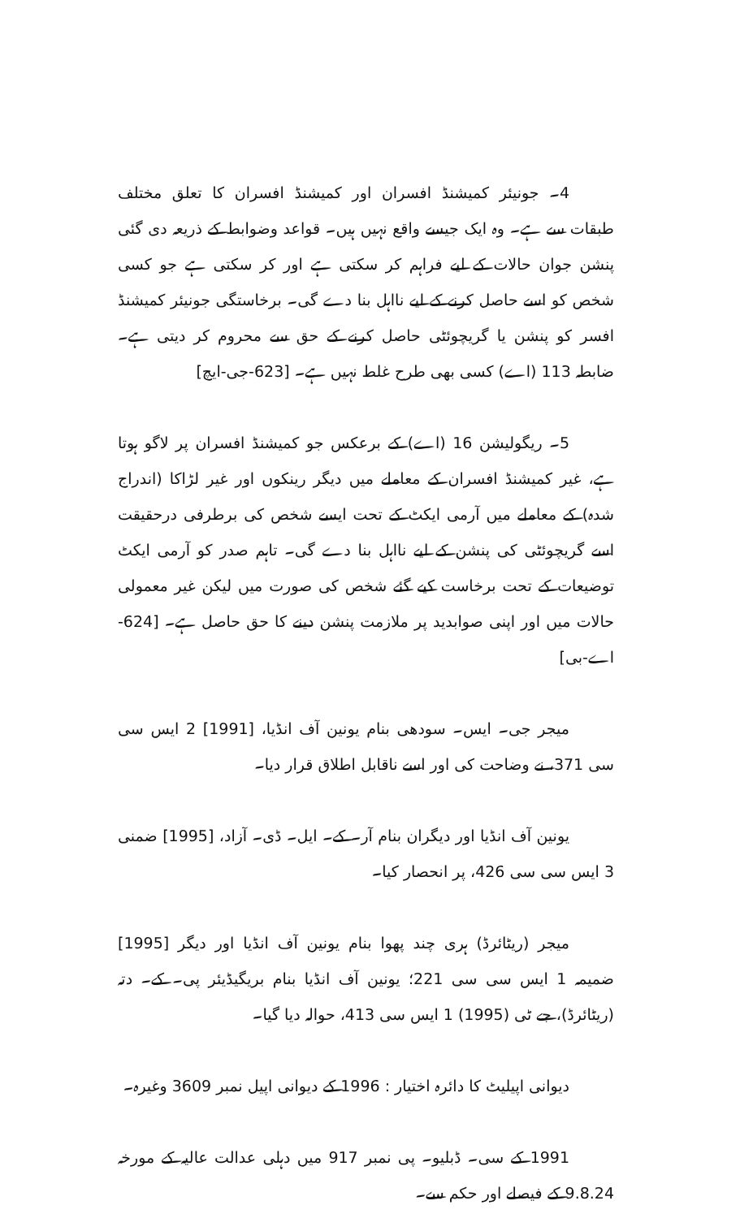4۔ جونیئر کمیشنڈ افسران اور کمیشنڈ افسران کا تعلق مختلف طبقات سے ہے۔ وہ ایک جیسے واقع نہیں ہیں۔ قواعد وضوابط کے ذریعہ دی گئی پنشن جوان حالات کے لیے فراہم کر سکتی ہے اور کر سکتی ہے جو کسی شخص کو اسے حاصل کرنے کے لیے نااہل بنا دے گی۔ برخاستگی جونیئر کمیشنڈ افسر کو پنشن یا گریچوئٹی حاصل کرنے کے حق سے محروم کر دیتی ہے۔ ضابطہ 113 (اے) کسی بھی طرح غلط نہیں ہے۔ [623-جی-ایچ]
5۔ ریگولیشن 16 (اے) کے برعکس جو کمیشنڈ افسران پر لاگو ہوتا ہے، غیر کمیشنڈ افسران کے معاملے میں دیگر رینکوں اور غیر لڑاکا (اندراج شدہ) کے معاملے میں آرمی ایکٹ کے تحت ایسے شخص کی برطرفی درحقیقت اسے گریچوئٹی کی پنشن کے لیے نااہل بنا دے گی۔ تاہم صدر کو آرمی ایکٹ توضیعات کے تحت برخاست کیے گئے شخص کی صورت میں لیکن غیر معمولی حالات میں اور اپنی صوابدید پر ملازمت پنشن دینے کا حق حاصل ہے۔ [624-اے-بی]
میجر جی۔ ایس۔ سودھی بنام یونین آف انڈیا، [1991] 2 ایس سی سی 371، نے وضاحت کی اور اسے ناقابل اطلاق قرار دیا۔
یونین آف انڈیا اور دیگران بنام آر۔ کے۔ ایل۔ ڈی۔ آزاد، [1995] ضمنی 3 ایس سی سی 426، پر انحصار کیا۔
میجر (ریٹائرڈ) ہری چند پھوا بنام یونین آف انڈیا اور دیگر [1995] ضمیمہ 1 ایس سی سی 221؛ یونین آف انڈیا بنام بریگیڈیئر پی۔ کے۔ دتہ (ریٹائرڈ)، جے ٹی (1995) 1 ایس سی 413، حوالہ دیا گیا۔
دیوانی اپیلیٹ کا دائرہ اختیار : 1996 کے دیوانی اپیل نمبر 3609 وغیرہ۔
1991 کے سی۔ ڈبلیو۔ پی نمبر 917 میں دہلی عدالت عالیہ کے مورخہ 9.8.24 کے فیصلے اور حکم سے۔